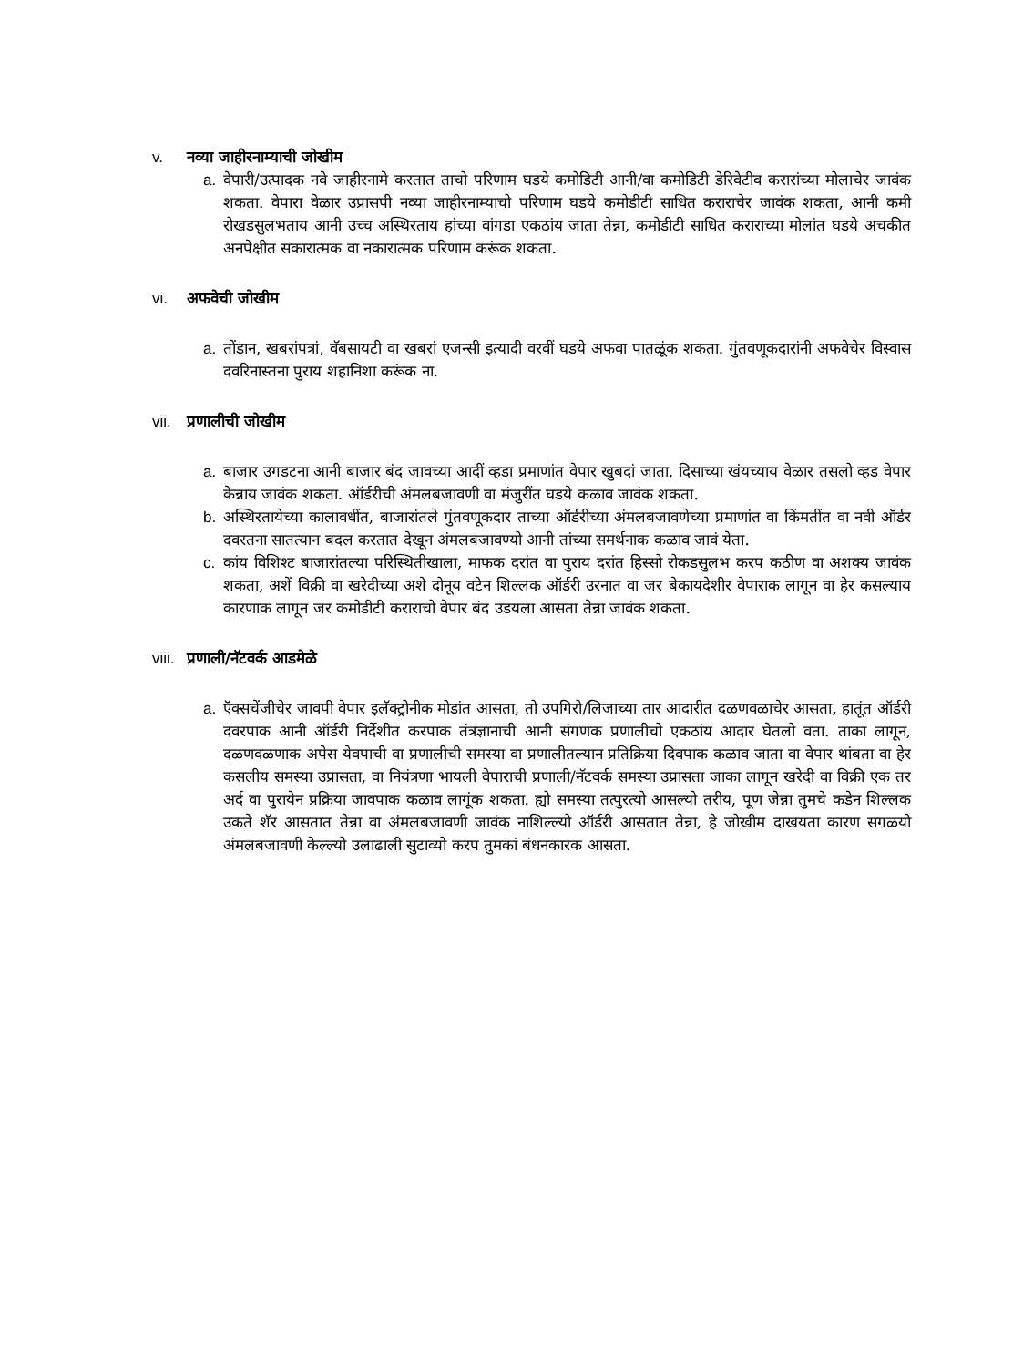v. नव्या जाहीरनाम्याची जोखीम
a. वेपारी/उत्पादक नवे जाहीरनामे करतात ताचो परिणाम घडये कमोडिटी आनी/वा कमोडिटी डेरिवेटीव करारांच्या मोलाचेर जावंक शकता. वेपारा वेळार उप्रासपी नव्या जाहीरनाम्याचो परिणाम घडये कमोडीटी साधित कराराचेर जावंक शकता, आनी कमी रोखडसुलभताय आनी उच्च अस्थिरताय हांच्या वांगडा एकठांय जाता तेन्ना, कमोडीटी साधित कराराच्या मोलांत घडये अचकीत अनपेक्षीत सकारात्मक वा नकारात्मक परिणाम करूंक शकता.
vi. अफवेची जोखीम
a. तोंडान, खबरांपत्रां, वॅबसायटी वा खबरां एजन्सी इत्यादी वरवीं घडये अफवा पातळूंक शकता. गुंतवणूकदारांनी अफवेचेर विस्वास दवरिनास्तना पुराय शहानिशा करूंक ना.
vii. प्रणालीची जोखीम
a. बाजार उगडटना आनी बाजार बंद जावच्या आदीं व्हडा प्रमाणांत वेपार खुबदां जाता. दिसाच्या खंयच्याय वेळार तसलो व्हड वेपार केन्नाय जावंक शकता. ऑर्डरीची अंमलबजावणी वा मंजुरींत घडये कळाव जावंक शकता.
b. अस्थिरतायेच्या कालावधींत, बाजारांतले गुंतवणूकदार ताच्या ऑर्डरीच्या अंमलबजावणेच्या प्रमाणांत वा किंमतींत वा नवी ऑर्डर दवरतना सातत्यान बदल करतात देखून अंमलबजावण्यो आनी तांच्या समर्थनाक कळाव जावं येता.
c. कांय विशिश्ट बाजारांतल्या परिस्थितीखाला, माफक दरांत वा पुराय दरांत हिस्सो रोकडसुलभ करप कठीण वा अशक्य जावंक शकता, अशें विक्री वा खरेदीच्या अशे दोनूय वटेन शिल्लक ऑर्डरी उरनात वा जर बेकायदेशीर वेपाराक लागून वा हेर कसल्याय कारणाक लागून जर कमोडीटी कराराचो वेपार बंद उडयला आसता तेन्ना जावंक शकता.
viii. प्रणाली/नॅटवर्क आडमेळे
a. ऍक्सचेंजीचेर जावपी वेपार इलॅक्ट्रोनीक मोडांत आसता, तो उपगिरो/लिजाच्या तार आदारीत दळणवळाचेर आसता, हातूंत ऑर्डरी दवरपाक आनी ऑर्डरी निर्देशीत करपाक तंत्रज्ञानाची आनी संगणक प्रणालीचो एकठांय आदार घेतलो वता. ताका लागून, दळणवळणाक अपेस येवपाची वा प्रणालीची समस्या वा प्रणालीतल्यान प्रतिक्रिया दिवपाक कळाव जाता वा वेपार थांबता वा हेर कसलीय समस्या उप्रासता, वा नियंत्रणा भायली वेपाराची प्रणाली/नॅटवर्क समस्या उप्रासता जाका लागून खरेदी वा विक्री एक तर अर्द वा पुरायेन प्रक्रिया जावपाक कळाव लागूंक शकता. ह्यो समस्या तत्पुरत्यो आसल्यो तरीय, पूण जेन्ना तुमचे कडेन शिल्लक उकते शॅर आसतात तेन्ना वा अंमलबजावणी जावंक नाशिल्ल्यो ऑर्डरी आसतात तेन्ना, हे जोखीम दाखयता कारण सगळयो अंमलबजावणी केल्ल्यो उलाढाली सुटाव्यो करप तुमकां बंधनकारक आसता.